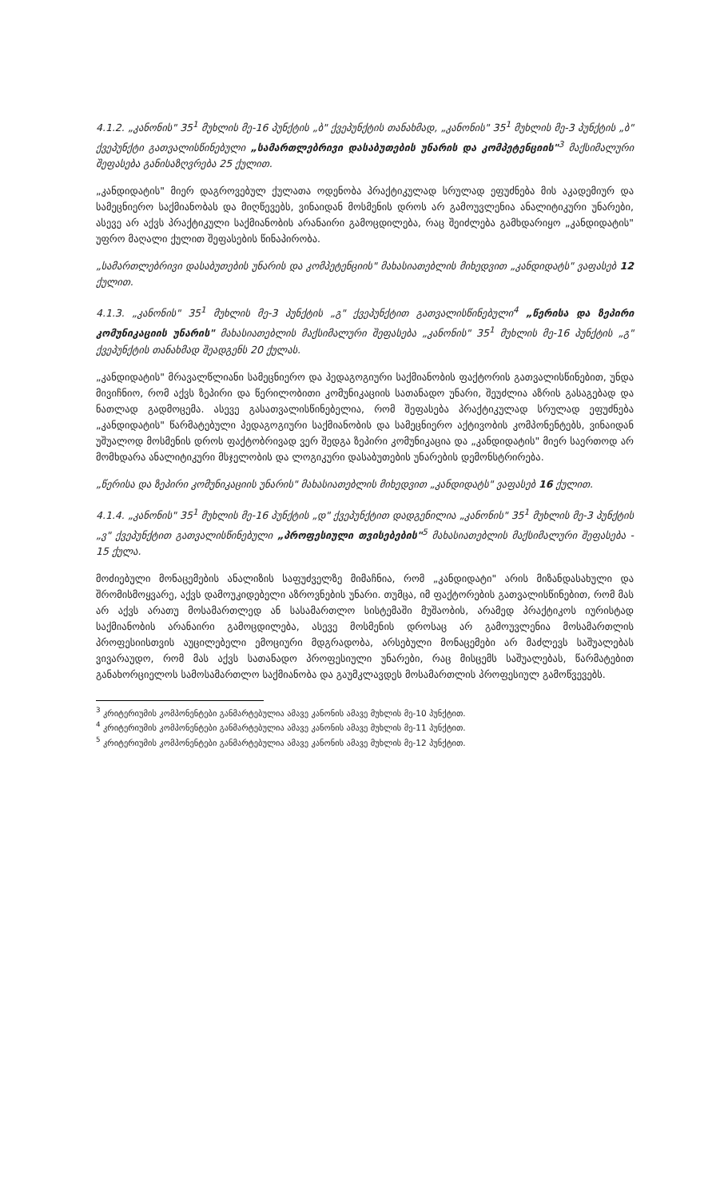4.1.2. „კანონის" 35<sup>1</sup> მუხლის მე-16 პუნქტის „ბ" ქვეპუნქტის თანახმად, „კანონის" 35<sup>1</sup> მუხლის მე-3 პუნქტის „ბ" ქვეპუნქტი გათვალისწინებული „სამართლებრივი დასაბუთების უნარის და კომპეტენციის"<sup>3</sup> მაქსიმალური შეფასება განისაზღვრება 25 ქულით.
„კანდიდატის" მიერ დაგროვებულ ქულათა ოდენობა პრაქტიკულად სრულად ეფუძნება მის აკადემიურ და სამეცნიერო საქმიანობას და მიღწევებს, ვინაიდან მოსმენის დროს არ გამოუვლენია ანალიტიკური უნარები, ასევე არ აქვს პრაქტიკული საქმიანობის არანაირი გამოცდილება, რაც შეიძლება გამხდარიყო „კანდიდატის" უფრო მაღალი ქულით შეფასების წინაპირობა.
„სამართლებრივი დასაბუთების უნარის და კომპეტენციის" მახასიათებლის მიხედვით „კანდიდატს" ვაფასებ 12 ქულით.
4.1.3. „კანონის" 35<sup>1</sup> მუხლის მე-3 პუნქტის „გ" ქვეპუნქტით გათვალისწინებული<sup>4</sup> „წერისა და ზეპირი კომუნიკაციის უნარის" მახასიათებლის მაქსიმალური შეფასება „კანონის" 35<sup>1</sup> მუხლის მე-16 პუნქტის „გ" ქვეპუნქტის თანახმად შეადგენს 20 ქულას.
„კანდიდატის" მრავალწლიანი სამეცნიერო და პედაგოგიური საქმიანობის ფაქტორის გათვალისწინებით, უნდა მივიჩნიო, რომ აქვს ზეპირი და წერილობითი კომუნიკაციის სათანადო უნარი, შეუძლია აზრის გასაგებად და ნათლად გადმოცემა. ასევე გასათვალისწინებელია, რომ შეფასება პრაქტიკულად სრულად ეფუძნება „კანდიდატის" წარმატებული პედაგოგიური საქმიანობის და სამეცნიერო აქტივობის კომპონენტებს, ვინაიდან უშუალოდ მოსმენის დროს ფაქტობრივად ვერ შედგა ზეპირი კომუნიკაცია და „კანდიდატის" მიერ საერთოდ არ მომხდარა ანალიტიკური მსჯელობის და ლოგიკური დასაბუთების უნარების დემონსტრირება.
„წერისა და ზეპირი კომუნიკაციის უნარის" მახასიათებლის მიხედვით „კანდიდატს" ვაფასებ 16 ქულით.
4.1.4. „კანონის" 35<sup>1</sup> მუხლის მე-16 პუნქტის „დ" ქვეპუნქტით დადგენილია „კანონის" 35<sup>1</sup> მუხლის მე-3 პუნქტის „ვ" ქვეპუნქტით გათვალისწინებული „პროფესიული თვისებების"<sup>5</sup> მახასიათებლის მაქსიმალური შეფასება - 15 ქულა.
მოძიებული მონაცემების ანალიზის საფუძველზე მიმაჩნია, რომ „კანდიდატი" არის მიზანდასახული და შრომისმოყვარე, აქვს დამოუკიდებელი აზროვნების უნარი. თუმცა, იმ ფაქტორების გათვალისწინებით, რომ მას არ აქვს არათუ მოსამართლედ ან სასამართლო სისტემაში მუშაობის, არამედ პრაქტიკოს იურისტად საქმიანობის არანაირი გამოცდილება, ასევე მოსმენის დროსაც არ გამოუვლენია მოსამართლის პროფესიისთვის აუცილებელი ემოციური მდგრადობა, არსებული მონაცემები არ მაძლევს საშუალებას ვივარაუდო, რომ მას აქვს სათანადო პროფესიული უნარები, რაც მისცემს საშუალებას, წარმატებით განახორციელოს სამოსამართლო საქმიანობა და გაუმკლავდეს მოსამართლის პროფესიულ გამოწვევებს.
<sup>3</sup> კრიტერიუმის კომპონენტები განმარტებულია ამავე კანონის ამავე მუხლის მე-10 პუნქტით.
<sup>4</sup> კრიტერიუმის კომპონენტები განმარტებულია ამავე კანონის ამავე მუხლის მე-11 პუნქტით.
<sup>5</sup> კრიტერიუმის კომპონენტები განმარტებულია ამავე კანონის ამავე მუხლის მე-12 პუნქტით.